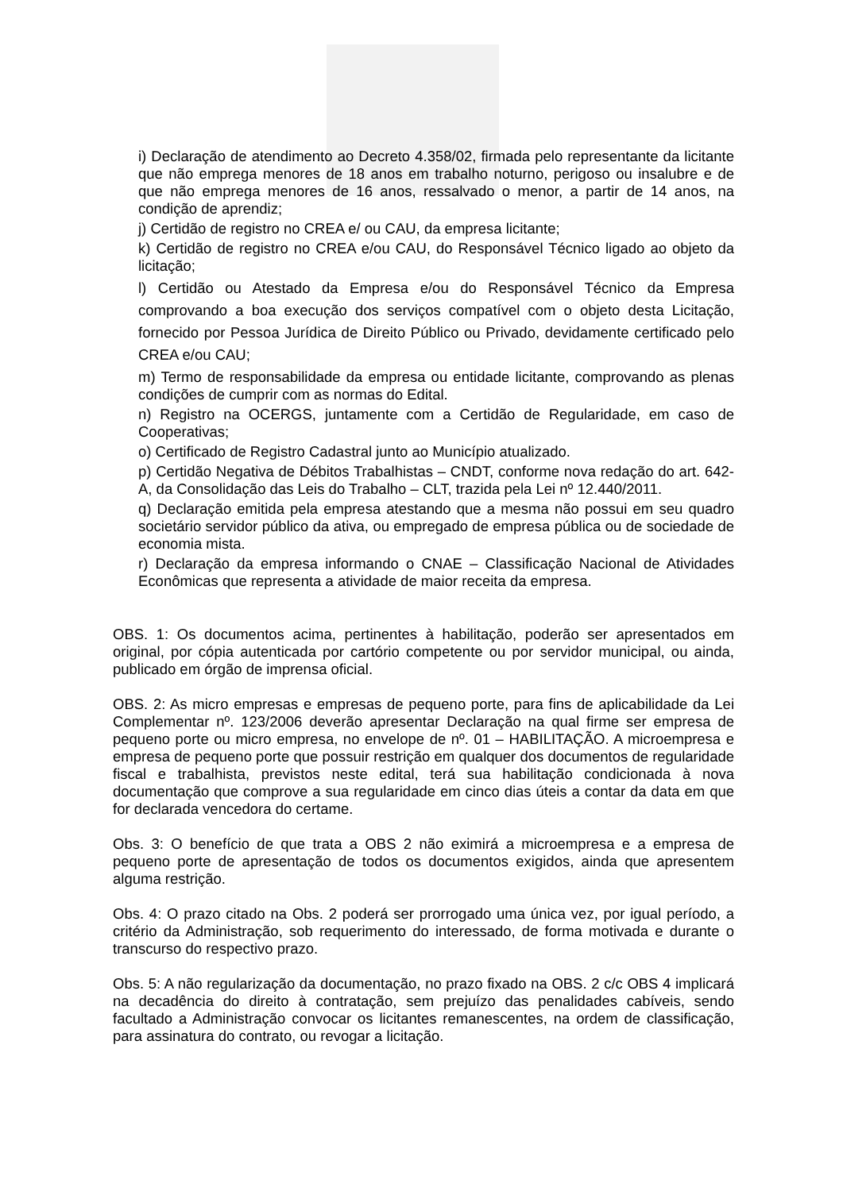i) Declaração de atendimento ao Decreto 4.358/02, firmada pelo representante da licitante que não emprega menores de 18 anos em trabalho noturno, perigoso ou insalubre e de que não emprega menores de 16 anos, ressalvado o menor, a partir de 14 anos, na condição de aprendiz;
j) Certidão de registro no CREA e/ ou CAU, da empresa licitante;
k) Certidão de registro no CREA e/ou CAU, do Responsável Técnico ligado ao objeto da licitação;
l) Certidão ou Atestado da Empresa e/ou do Responsável Técnico da Empresa comprovando a boa execução dos serviços compatível com o objeto desta Licitação, fornecido por Pessoa Jurídica de Direito Público ou Privado, devidamente certificado pelo CREA e/ou CAU;
m) Termo de responsabilidade da empresa ou entidade licitante, comprovando as plenas condições de cumprir com as normas do Edital.
n) Registro na OCERGS, juntamente com a Certidão de Regularidade, em caso de Cooperativas;
o) Certificado de Registro Cadastral junto ao Município atualizado.
p) Certidão Negativa de Débitos Trabalhistas – CNDT, conforme nova redação do art. 642-A, da Consolidação das Leis do Trabalho – CLT, trazida pela Lei nº 12.440/2011.
q) Declaração emitida pela empresa atestando que a mesma não possui em seu quadro societário servidor público da ativa, ou empregado de empresa pública ou de sociedade de economia mista.
r) Declaração da empresa informando o CNAE – Classificação Nacional de Atividades Econômicas que representa a atividade de maior receita da empresa.
OBS. 1: Os documentos acima, pertinentes à habilitação, poderão ser apresentados em original, por cópia autenticada por cartório competente ou por servidor municipal, ou ainda, publicado em órgão de imprensa oficial.
OBS. 2: As micro empresas e empresas de pequeno porte, para fins de aplicabilidade da Lei Complementar nº. 123/2006 deverão apresentar Declaração na qual firme ser empresa de pequeno porte ou micro empresa, no envelope de nº. 01 – HABILITAÇÃO. A microempresa e empresa de pequeno porte que possuir restrição em qualquer dos documentos de regularidade fiscal e trabalhista, previstos neste edital, terá sua habilitação condicionada à nova documentação que comprove a sua regularidade em cinco dias úteis a contar da data em que for declarada vencedora do certame.
Obs. 3: O benefício de que trata a OBS 2 não eximirá a microempresa e a empresa de pequeno porte de apresentação de todos os documentos exigidos, ainda que apresentem alguma restrição.
Obs. 4: O prazo citado na Obs. 2 poderá ser prorrogado uma única vez, por igual período, a critério da Administração, sob requerimento do interessado, de forma motivada e durante o transcurso do respectivo prazo.
Obs. 5: A não regularização da documentação, no prazo fixado na OBS. 2 c/c OBS 4 implicará na decadência do direito à contratação, sem prejuízo das penalidades cabíveis, sendo facultado a Administração convocar os licitantes remanescentes, na ordem de classificação, para assinatura do contrato, ou revogar a licitação.